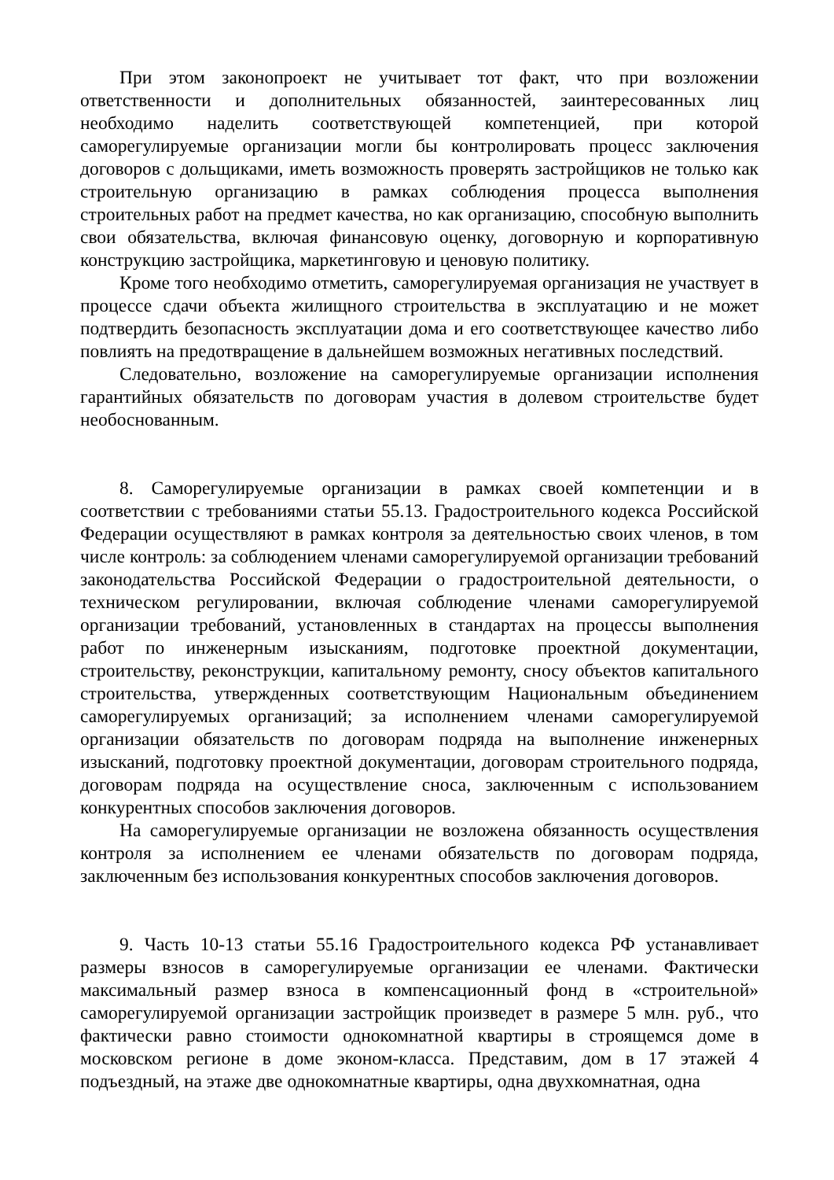При этом законопроект не учитывает тот факт, что при возложении ответственности и дополнительных обязанностей, заинтересованных лиц необходимо наделить соответствующей компетенцией, при которой саморегулируемые организации могли бы контролировать процесс заключения договоров с дольщиками, иметь возможность проверять застройщиков не только как строительную организацию в рамках соблюдения процесса выполнения строительных работ на предмет качества, но как организацию, способную выполнить свои обязательства, включая финансовую оценку, договорную и корпоративную конструкцию застройщика, маркетинговую и ценовую политику.
Кроме того необходимо отметить, саморегулируемая организация не участвует в процессе сдачи объекта жилищного строительства в эксплуатацию и не может подтвердить безопасность эксплуатации дома и его соответствующее качество либо повлиять на предотвращение в дальнейшем возможных негативных последствий.
Следовательно, возложение на саморегулируемые организации исполнения гарантийных обязательств по договорам участия в долевом строительстве будет необоснованным.
8. Саморегулируемые организации в рамках своей компетенции и в соответствии с требованиями статьи 55.13. Градостроительного кодекса Российской Федерации осуществляют в рамках контроля за деятельностью своих членов, в том числе контроль: за соблюдением членами саморегулируемой организации требований законодательства Российской Федерации о градостроительной деятельности, о техническом регулировании, включая соблюдение членами саморегулируемой организации требований, установленных в стандартах на процессы выполнения работ по инженерным изысканиям, подготовке проектной документации, строительству, реконструкции, капитальному ремонту, сносу объектов капитального строительства, утвержденных соответствующим Национальным объединением саморегулируемых организаций; за исполнением членами саморегулируемой организации обязательств по договорам подряда на выполнение инженерных изысканий, подготовку проектной документации, договорам строительного подряда, договорам подряда на осуществление сноса, заключенным с использованием конкурентных способов заключения договоров.
На саморегулируемые организации не возложена обязанность осуществления контроля за исполнением ее членами обязательств по договорам подряда, заключенным без использования конкурентных способов заключения договоров.
9. Часть 10-13 статьи 55.16 Градостроительного кодекса РФ устанавливает размеры взносов в саморегулируемые организации ее членами. Фактически максимальный размер взноса в компенсационный фонд в «строительной» саморегулируемой организации застройщик произведет в размере 5 млн. руб., что фактически равно стоимости однокомнатной квартиры в строящемся доме в московском регионе в доме эконом-класса. Представим, дом в 17 этажей 4 подъездный, на этаже две однокомнатные квартиры, одна двухкомнатная, одна